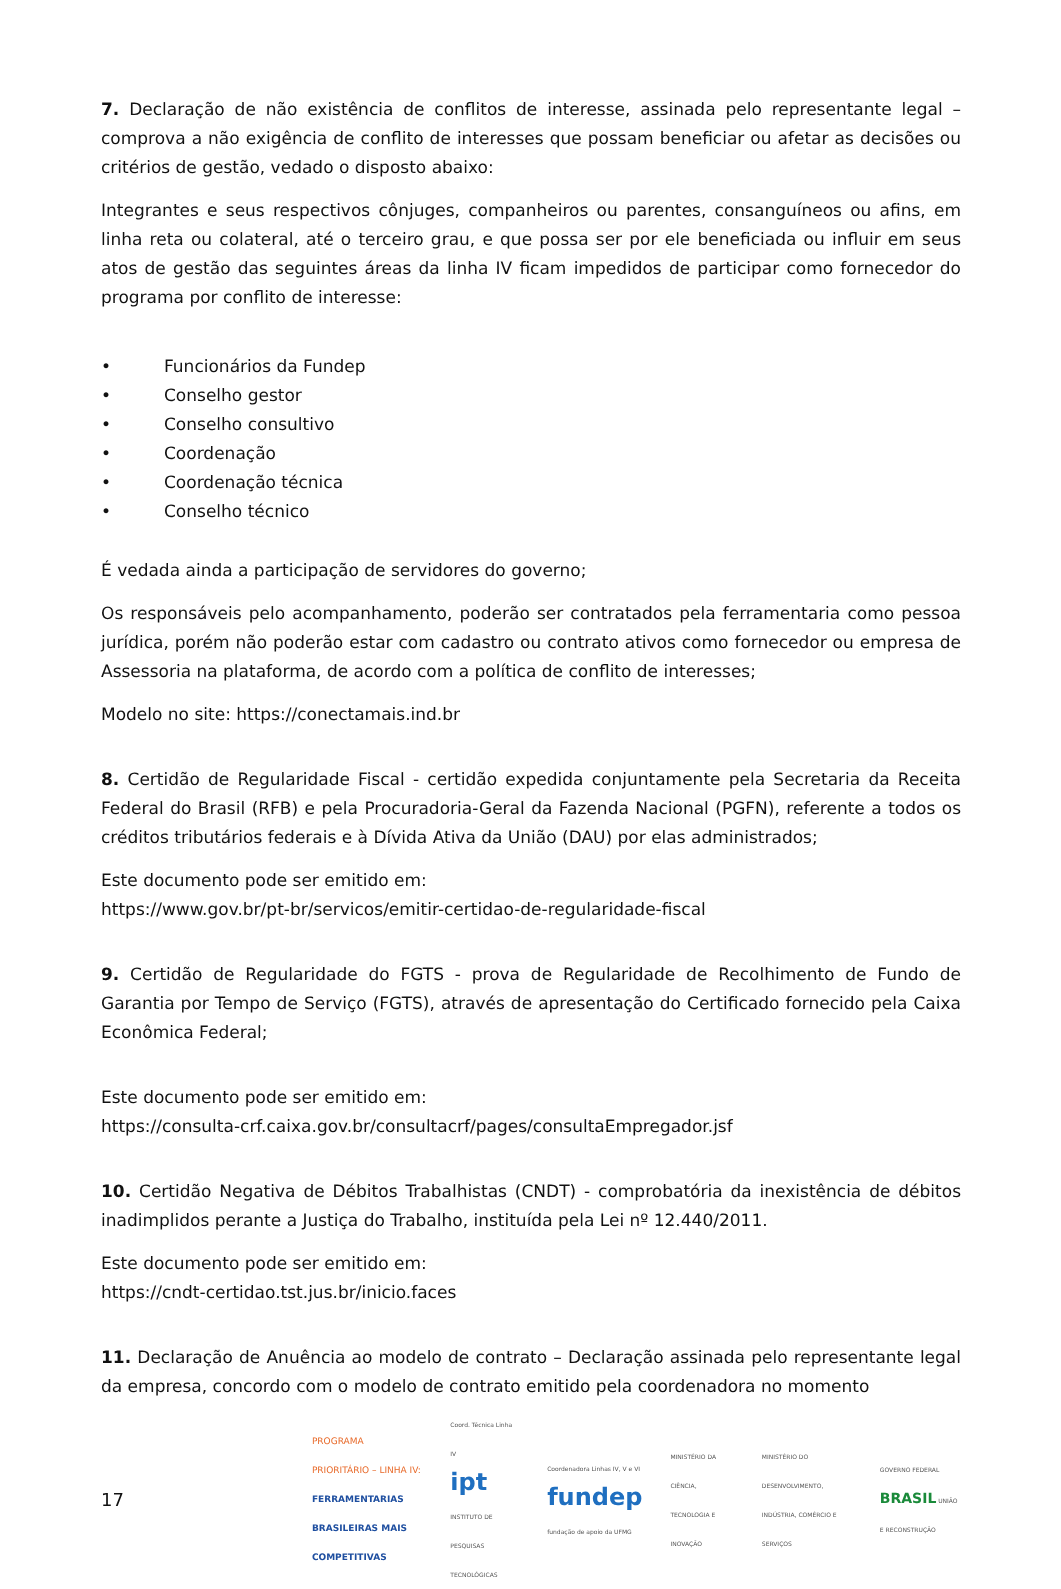7. Declaração de não existência de conflitos de interesse, assinada pelo representante legal – comprova a não exigência de conflito de interesses que possam beneficiar ou afetar as decisões ou critérios de gestão, vedado o disposto abaixo:
Integrantes e seus respectivos cônjuges, companheiros ou parentes, consanguíneos ou afins, em linha reta ou colateral, até o terceiro grau, e que possa ser por ele beneficiada ou influir em seus atos de gestão das seguintes áreas da linha IV ficam impedidos de participar como fornecedor do programa por conflito de interesse:
• Funcionários da Fundep
• Conselho gestor
• Conselho consultivo
• Coordenação
• Coordenação técnica
• Conselho técnico
É vedada ainda a participação de servidores do governo;
Os responsáveis pelo acompanhamento, poderão ser contratados pela ferramentaria como pessoa jurídica, porém não poderão estar com cadastro ou contrato ativos como fornecedor ou empresa de Assessoria na plataforma, de acordo com a política de conflito de interesses;
Modelo no site: https://conectamais.ind.br
8. Certidão de Regularidade Fiscal - certidão expedida conjuntamente pela Secretaria da Receita Federal do Brasil (RFB) e pela Procuradoria-Geral da Fazenda Nacional (PGFN), referente a todos os créditos tributários federais e à Dívida Ativa da União (DAU) por elas administrados;
Este documento pode ser emitido em:
https://www.gov.br/pt-br/servicos/emitir-certidao-de-regularidade-fiscal
9. Certidão de Regularidade do FGTS - prova de Regularidade de Recolhimento de Fundo de Garantia por Tempo de Serviço (FGTS), através de apresentação do Certificado fornecido pela Caixa Econômica Federal;
Este documento pode ser emitido em:
https://consulta-crf.caixa.gov.br/consultacrf/pages/consultaEmpregador.jsf
10. Certidão Negativa de Débitos Trabalhistas (CNDT) - comprobatória da inexistência de débitos inadimplidos perante a Justiça do Trabalho, instituída pela Lei nº 12.440/2011.
Este documento pode ser emitido em:
https://cndt-certidao.tst.jus.br/inicio.faces
11. Declaração de Anuência ao modelo de contrato – Declaração assinada pelo representante legal da empresa, concordo com o modelo de contrato emitido pela coordenadora no momento
17
PROGRAMA PRIORITÁRIO – LINHA IV:
FERRAMENTARIAS BRASILEIRAS MAIS COMPETITIVAS
Coord. Técnica Linha IV
ipt INSTITUTO DE PESQUISAS TECNOLÓGICAS
Coordenadora Linhas IV, V e VI
fundep fundação de apoio da UFMG
MINISTÉRIO DA CIÊNCIA, TECNOLOGIA E INOVAÇÃO
MINISTÉRIO DO DESENVOLVIMENTO, INDÚSTRIA, COMÉRCIO E SERVIÇOS
GOVERNO FEDERAL BRASIL UNIÃO E RECONSTRUÇÃO